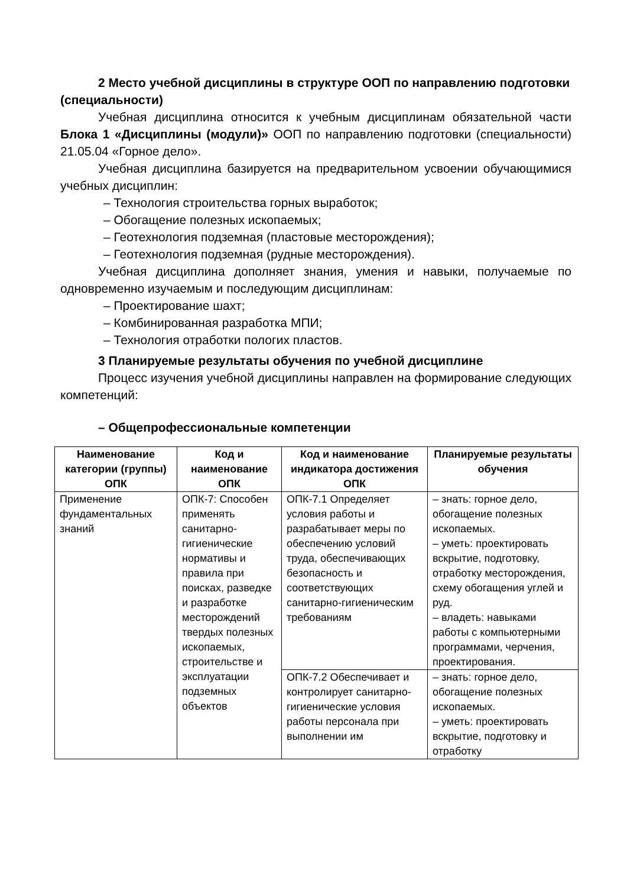2 Место учебной дисциплины в структуре ООП по направлению подготовки (специальности)
Учебная дисциплина относится к учебным дисциплинам обязательной части Блока 1 «Дисциплины (модули)» ООП по направлению подготовки (специальности) 21.05.04 «Горное дело».
Учебная дисциплина базируется на предварительном усвоении обучающимися учебных дисциплин:
– Технология строительства горных выработок;
– Обогащение полезных ископаемых;
– Геотехнология подземная (пластовые месторождения);
– Геотехнология подземная (рудные месторождения).
Учебная дисциплина дополняет знания, умения и навыки, получаемые по одновременно изучаемым и последующим дисциплинам:
– Проектирование шахт;
– Комбинированная разработка МПИ;
– Технология отработки пологих пластов.
3 Планируемые результаты обучения по учебной дисциплине
Процесс изучения учебной дисциплины направлен на формирование следующих компетенций:
– Общепрофессиональные компетенции
| Наименование категории (группы) ОПК | Код и наименование ОПК | Код и наименование индикатора достижения ОПК | Планируемые результаты обучения |
| --- | --- | --- | --- |
| Применение фундаментальных знаний | ОПК-7: Способен применять санитарно-гигиенические нормативы и правила при поисках, разведке и разработке месторождений твердых полезных ископаемых, строительстве и эксплуатации подземных объектов | ОПК-7.1 Определяет условия работы и разрабатывает меры по обеспечению условий труда, обеспечивающих безопасность и соответствующих санитарно-гигиеническим требованиям | – знать: горное дело, обогащение полезных ископаемых. – уметь: проектировать вскрытие, подготовку, отработку месторождения, схему обогащения углей и руд. – владеть: навыками работы с компьютерными программами, черчения, проектирования. |
| | | ОПК-7.2 Обеспечивает и контролирует санитарно-гигиенические условия работы персонала при выполнении им | – знать: горное дело, обогащение полезных ископаемых. – уметь: проектировать вскрытие, подготовку и отработку |